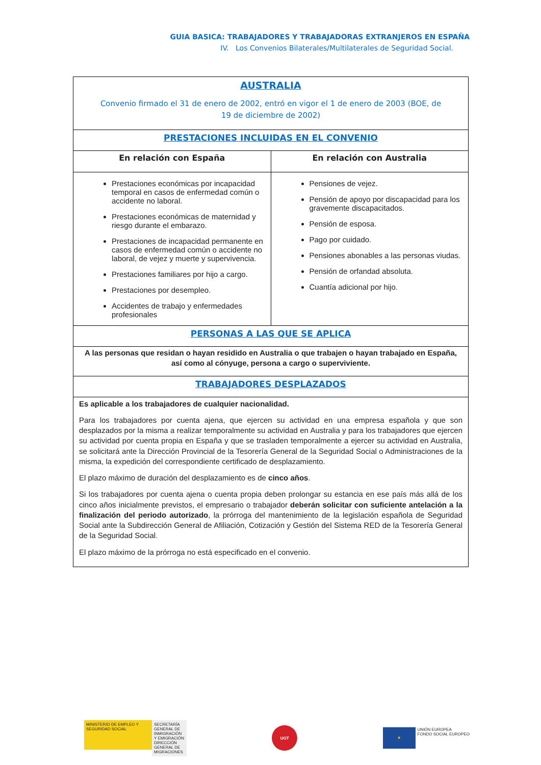GUIA BASICA: TRABAJADORES Y TRABAJADORAS EXTRANJEROS EN ESPAÑA
IV. Los Convenios Bilaterales/Multilaterales de Seguridad Social.
| AUSTRALIA Convenio firmado el 31 de enero de 2002, entró en vigor el 1 de enero de 2003 (BOE, de 19 de diciembre de 2002) | |
| PRESTACIONES INCLUIDAS EN EL CONVENIO | |
| En relación con España | En relación con Australia |
| Prestaciones económicas por incapacidad temporal en casos de enfermedad común o accidente no laboral. Prestaciones económicas de maternidad y riesgo durante el embarazo. Prestaciones de incapacidad permanente en casos de enfermedad común o accidente no laboral, de vejez y muerte y supervivencia. Prestaciones familiares por hijo a cargo. Prestaciones por desempleo. Accidentes de trabajo y enfermedades profesionales | Pensiones de vejez. Pensión de apoyo por discapacidad para los gravemente discapacitados. Pensión de esposa. Pago por cuidado. Pensiones abonables a las personas viudas. Pensión de orfandad absoluta. Cuantía adicional por hijo. |
| PERSONAS A LAS QUE SE APLICA | |
| A las personas que residan o hayan residido en Australia o que trabajen o hayan trabajado en España, así como al cónyuge, persona a cargo o superviviente. | |
| TRABAJADORES DESPLAZADOS | |
| Es aplicable a los trabajadores de cualquier nacionalidad. Para los trabajadores por cuenta ajena, que ejercen su actividad en una empresa española y que son desplazados por la misma a realizar temporalmente su actividad en Australia y para los trabajadores que ejercen su actividad por cuenta propia en España y que se trasladen temporalmente a ejercer su actividad en Australia, se solicitará ante la Dirección Provincial de la Tesorería General de la Seguridad Social o Administraciones de la misma, la expedición del correspondiente certificado de desplazamiento. El plazo máximo de duración del desplazamiento es de cinco años . Si los trabajadores por cuenta ajena o cuenta propia deben prolongar su estancia en ese país más allá de los cinco años inicialmente previstos, el empresario o trabajador deberán solicitar con suficiente antelación a la finalización del periodo autorizado , la prórroga del mantenimiento de la legislación española de Seguridad Social ante la Subdirección General de Afiliación, Cotización y Gestión del Sistema RED de la Tesorería General de la Seguridad Social. El plazo máximo de la prórroga no está especificado en el convenio. | |
MINISTERIO DE EMPLEO Y SEGURIDAD SOCIAL
SECRETARÍA GENERAL DE INMIGRACIÓN Y EMIGRACIÓN
DIRECCIÓN GENERAL DE MIGRACIONES
UGT
★
UNIÓN EUROPEA
FONDO SOCIAL EUROPEO